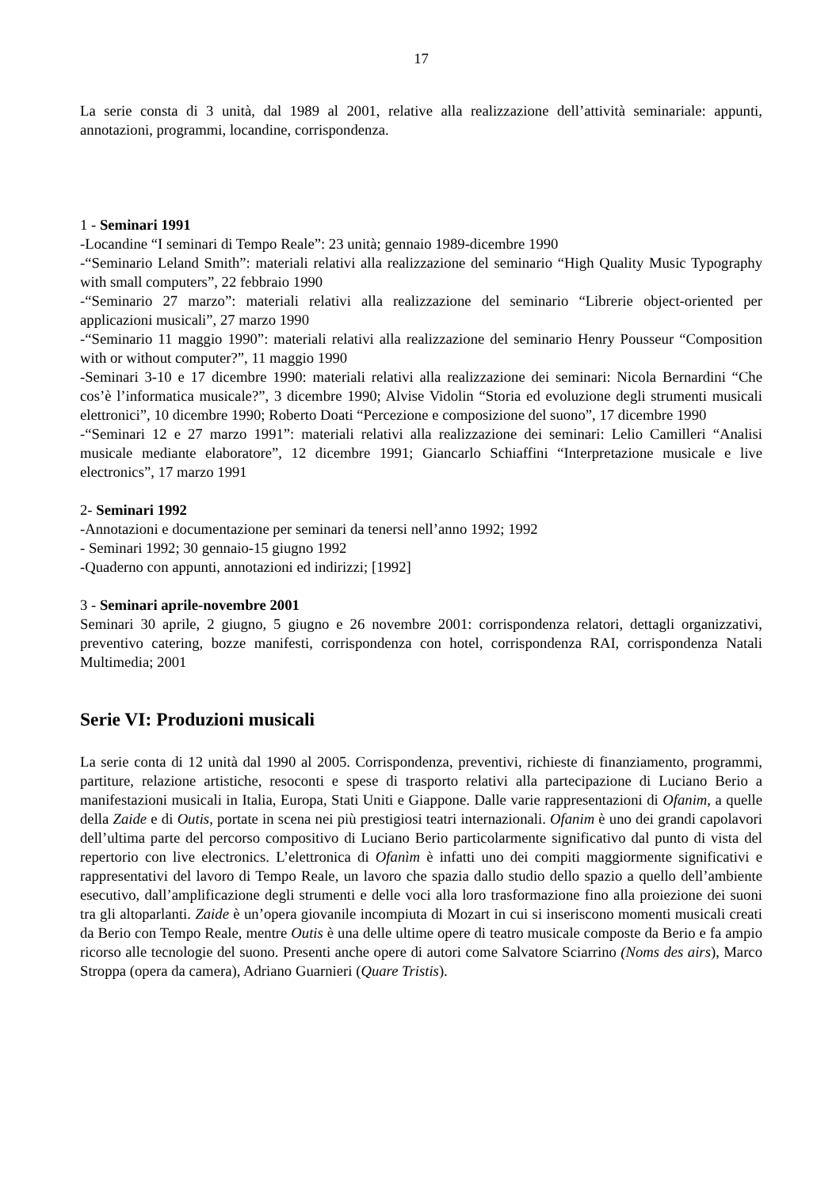17
La serie consta di 3 unità, dal 1989 al 2001, relative alla realizzazione dell’attività seminariale: appunti, annotazioni, programmi, locandine, corrispondenza.
1 - Seminari 1991
-Locandine “I seminari di Tempo Reale”: 23 unità; gennaio 1989-dicembre 1990
-“Seminario Leland Smith”: materiali relativi alla realizzazione del seminario “High Quality Music Typography with small computers”, 22 febbraio 1990
-“Seminario 27 marzo”: materiali relativi alla realizzazione del seminario “Librerie object-oriented per applicazioni musicali”, 27 marzo 1990
-“Seminario 11 maggio 1990”: materiali relativi alla realizzazione del seminario Henry Pousseur “Composition with or without computer?”, 11 maggio 1990
-Seminari 3-10 e 17 dicembre 1990: materiali relativi alla realizzazione dei seminari: Nicola Bernardini “Che cos’è l’informatica musicale?”, 3 dicembre 1990; Alvise Vidolin “Storia ed evoluzione degli strumenti musicali elettronici”, 10 dicembre 1990; Roberto Doati “Percezione e composizione del suono”, 17 dicembre 1990
-“Seminari 12 e 27 marzo 1991”: materiali relativi alla realizzazione dei seminari: Lelio Camilleri “Analisi musicale mediante elaboratore”, 12 dicembre 1991; Giancarlo Schiaffini “Interpretazione musicale e live electronics”, 17 marzo 1991
2- Seminari 1992
-Annotazioni e documentazione per seminari da tenersi nell’anno 1992; 1992
- Seminari 1992; 30 gennaio-15 giugno 1992
-Quaderno con appunti, annotazioni ed indirizzi; [1992]
3 - Seminari aprile-novembre 2001
Seminari 30 aprile, 2 giugno, 5 giugno e 26 novembre 2001: corrispondenza relatori, dettagli organizzativi, preventivo catering, bozze manifesti, corrispondenza con hotel, corrispondenza RAI, corrispondenza Natali Multimedia; 2001
Serie VI: Produzioni musicali
La serie conta di 12 unità dal 1990 al 2005. Corrispondenza, preventivi, richieste di finanziamento, programmi, partiture, relazione artistiche, resoconti e spese di trasporto relativi alla partecipazione di Luciano Berio a manifestazioni musicali in Italia, Europa, Stati Uniti e Giappone. Dalle varie rappresentazioni di Ofanim, a quelle della Zaide e di Outis, portate in scena nei più prestigiosi teatri internazionali. Ofanim è uno dei grandi capolavori dell’ultima parte del percorso compositivo di Luciano Berio particolarmente significativo dal punto di vista del repertorio con live electronics. L’elettronica di Ofanìm è infatti uno dei compiti maggiormente significativi e rappresentativi del lavoro di Tempo Reale, un lavoro che spazia dallo studio dello spazio a quello dell’ambiente esecutivo, dall’amplificazione degli strumenti e delle voci alla loro trasformazione fino alla proiezione dei suoni tra gli altoparlanti. Zaide è un’opera giovanile incompiuta di Mozart in cui si inseriscono momenti musicali creati da Berio con Tempo Reale, mentre Outis è una delle ultime opere di teatro musicale composte da Berio e fa ampio ricorso alle tecnologie del suono. Presenti anche opere di autori come Salvatore Sciarrino (Noms des airs), Marco Stroppa (opera da camera), Adriano Guarnieri (Quare Tristis).